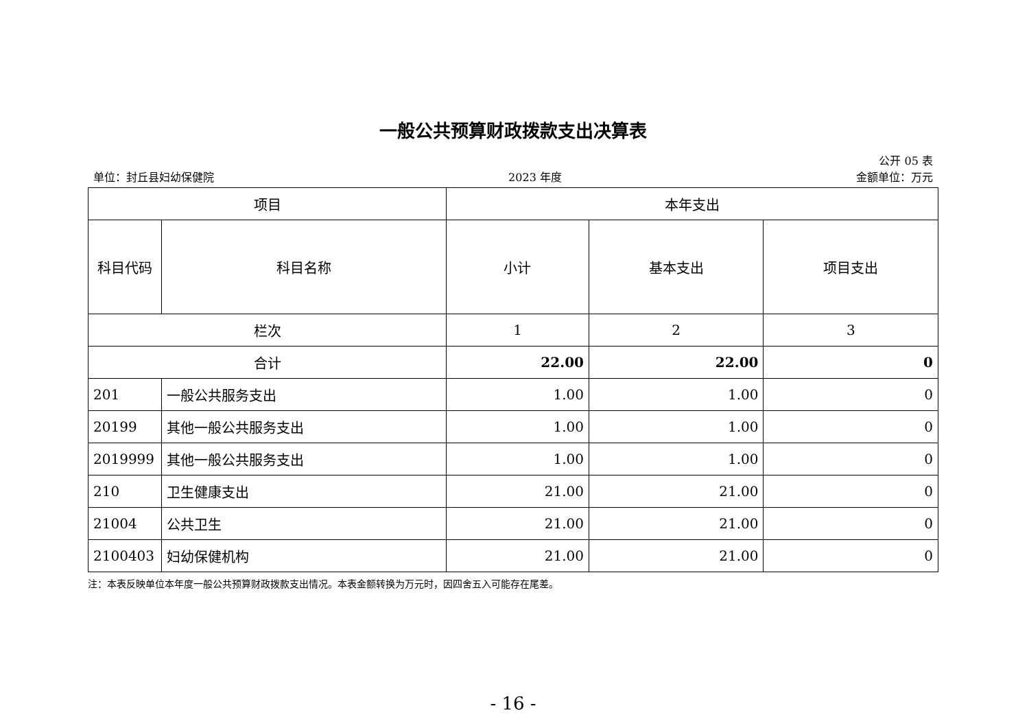一般公共预算财政拨款支出决算表
公开 05 表
单位：封丘县妇幼保健院 2023 年度 金额单位：万元
| 项目 | | 本年支出 | | |
| --- | --- | --- | --- | --- |
| 科目代码 | 科目名称 | 小计 | 基本支出 | 项目支出 |
| 栏次 | | 1 | 2 | 3 |
| 合计 | | 22.00 | 22.00 | 0 |
| 201 | 一般公共服务支出 | 1.00 | 1.00 | 0 |
| 20199 | 其他一般公共服务支出 | 1.00 | 1.00 | 0 |
| 2019999 | 其他一般公共服务支出 | 1.00 | 1.00 | 0 |
| 210 | 卫生健康支出 | 21.00 | 21.00 | 0 |
| 21004 | 公共卫生 | 21.00 | 21.00 | 0 |
| 2100403 | 妇幼保健机构 | 21.00 | 21.00 | 0 |
注：本表反映单位本年度一般公共预算财政拨款支出情况。本表金额转换为万元时，因四舍五入可能存在尾差。
- 16 -